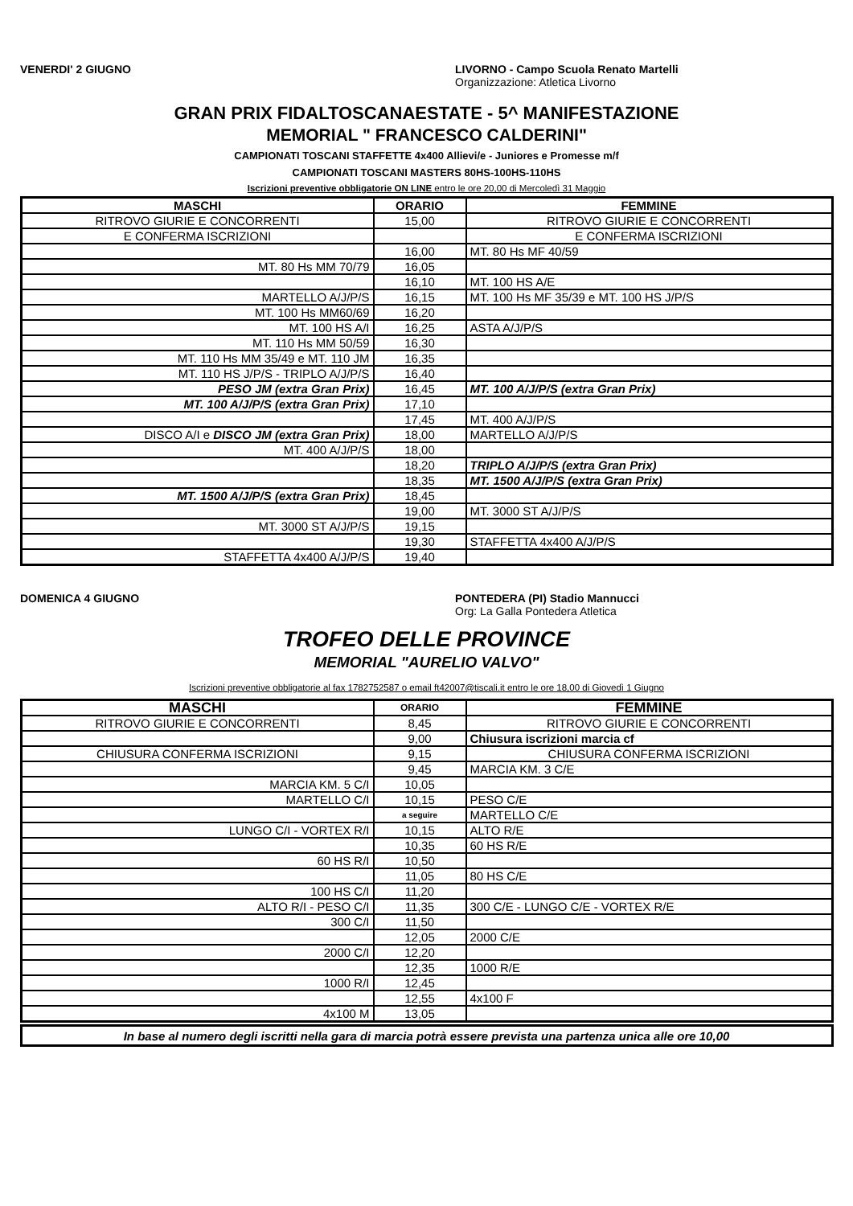VENERDI' 2 GIUGNO LIVORNO - Campo Scuola Renato Martelli
Organizzazione: Atletica Livorno
GRAN PRIX FIDALTOSCANAESTATE - 5^ MANIFESTAZIONE
MEMORIAL " FRANCESCO CALDERINI"
CAMPIONATI TOSCANI STAFFETTE 4x400 Allievi/e - Juniores e Promesse m/f
CAMPIONATI TOSCANI MASTERS 80HS-100HS-110HS
Iscrizioni preventive obbligatorie ON LINE entro le ore 20,00 di Mercoledì 31 Maggio
| MASCHI | ORARIO | FEMMINE |
| --- | --- | --- |
| RITROVO GIURIE E CONCORRENTI | 15,00 | RITROVO GIURIE E CONCORRENTI |
| E CONFERMA ISCRIZIONI | | E CONFERMA ISCRIZIONI |
| | 16,00 | MT. 80 Hs MF 40/59 |
| MT. 80 Hs MM 70/79 | 16,05 | |
| | 16,10 | MT. 100 HS A/E |
| MARTELLO A/J/P/S | 16,15 | MT. 100 Hs MF 35/39 e MT. 100 HS J/P/S |
| MT. 100 Hs MM60/69 | 16,20 | |
| MT. 100 HS A/I | 16,25 | ASTA A/J/P/S |
| MT. 110 Hs MM 50/59 | 16,30 | |
| MT. 110 Hs MM 35/49 e MT. 110 JM | 16,35 | |
| MT. 110 HS J/P/S - TRIPLO A/J/P/S | 16,40 | |
| PESO JM (extra Gran Prix) | 16,45 | MT. 100 A/J/P/S (extra Gran Prix) |
| MT. 100 A/J/P/S (extra Gran Prix) | 17,10 | |
| | 17,45 | MT. 400 A/J/P/S |
| DISCO A/I e DISCO JM (extra Gran Prix) | 18,00 | MARTELLO A/J/P/S |
| MT. 400 A/J/P/S | 18,00 | |
| | 18,20 | TRIPLO A/J/P/S (extra Gran Prix) |
| | 18,35 | MT. 1500 A/J/P/S (extra Gran Prix) |
| MT. 1500 A/J/P/S (extra Gran Prix) | 18,45 | |
| | 19,00 | MT. 3000 ST A/J/P/S |
| MT. 3000 ST A/J/P/S | 19,15 | |
| | 19,30 | STAFFETTA 4x400 A/J/P/S |
| STAFFETTA 4x400 A/J/P/S | 19,40 | |
DOMENICA 4 GIUGNO PONTEDERA (PI) Stadio Mannucci
Org: La Galla Pontedera Atletica
TROFEO DELLE PROVINCE
MEMORIAL "AURELIO VALVO"
Iscrizioni preventive obbligatorie al fax 1782752587 o email ft42007@tiscali.it entro le ore 18,00 di Giovedì 1 Giugno
| MASCHI | ORARIO | FEMMINE |
| --- | --- | --- |
| RITROVO GIURIE E CONCORRENTI | 8,45 | RITROVO GIURIE E CONCORRENTI |
| | 9,00 | Chiusura iscrizioni marcia cf |
| CHIUSURA CONFERMA ISCRIZIONI | 9,15 | CHIUSURA CONFERMA ISCRIZIONI |
| | 9,45 | MARCIA KM. 3 C/E |
| MARCIA KM. 5 C/I | 10,05 | |
| MARTELLO C/I | 10,15 | PESO C/E |
| | a seguire | MARTELLO C/E |
| LUNGO C/I - VORTEX R/I | 10,15 | ALTO R/E |
| | 10,35 | 60 HS R/E |
| 60 HS R/I | 10,50 | |
| | 11,05 | 80 HS C/E |
| 100 HS C/I | 11,20 | |
| ALTO R/I - PESO C/I | 11,35 | 300 C/E - LUNGO C/E - VORTEX R/E |
| 300 C/I | 11,50 | |
| | 12,05 | 2000 C/E |
| 2000 C/I | 12,20 | |
| | 12,35 | 1000 R/E |
| 1000 R/I | 12,45 | |
| | 12,55 | 4x100 F |
| 4x100 M | 13,05 | |
| In base al numero degli iscritti nella gara di marcia potrà essere prevista una partenza unica alle ore 10,00 |